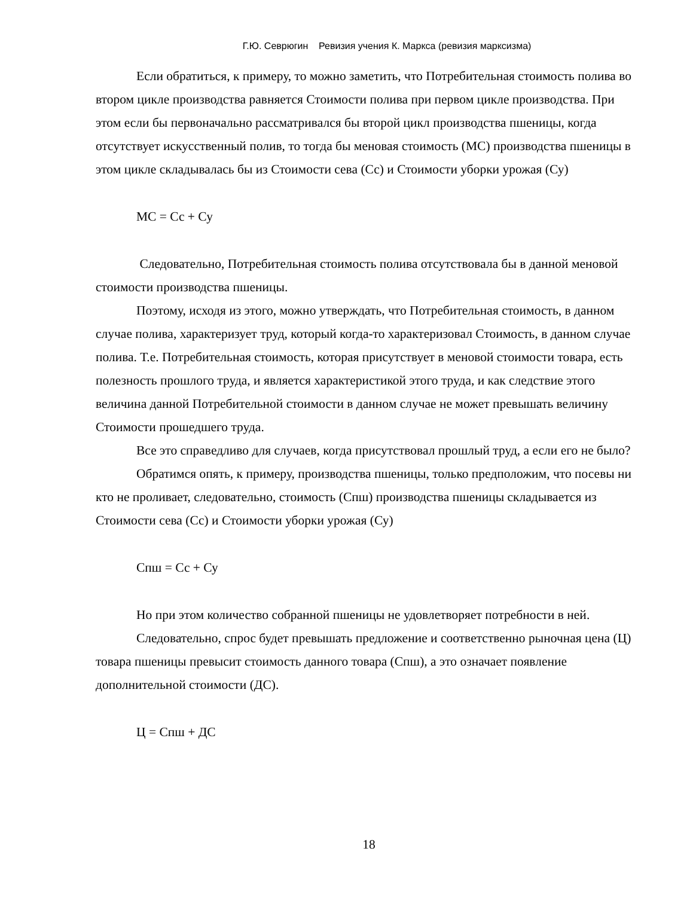Г.Ю. Севрюгин Ревизия учения К. Маркса (ревизия марксизма)
Если обратиться, к примеру, то можно заметить, что Потребительная стоимость полива во втором цикле производства равняется Стоимости полива при первом цикле производства. При этом если бы первоначально рассматривался бы второй цикл производства пшеницы, когда отсутствует искусственный полив, то тогда бы меновая стоимость (МС) производства пшеницы в этом цикле складывалась бы из Стоимости сева (Сс) и Стоимости уборки урожая (Су)
МС = Сс + Су
Следовательно, Потребительная стоимость полива отсутствовала бы в данной меновой стоимости производства пшеницы.
Поэтому, исходя из этого, можно утверждать, что Потребительная стоимость, в данном случае полива, характеризует труд, который когда-то характеризовал Стоимость, в данном случае полива. Т.е. Потребительная стоимость, которая присутствует в меновой стоимости товара, есть полезность прошлого труда, и является характеристикой этого труда, и как следствие этого величина данной Потребительной стоимости в данном случае не может превышать величину Стоимости прошедшего труда.
Все это справедливо для случаев, когда присутствовал прошлый труд, а если его не было?
Обратимся опять, к примеру, производства пшеницы, только предположим, что посевы ни кто не проливает, следовательно, стоимость (Спш) производства пшеницы складывается из Стоимости сева (Сс) и Стоимости уборки урожая (Су)
Спш = Сс + Су
Но при этом количество собранной пшеницы не удовлетворяет потребности в ней.
Следовательно, спрос будет превышать предложение и соответственно рыночная цена (Ц) товара пшеницы превысит стоимость данного товара (Спш), а это означает появление дополнительной стоимости (ДС).
Ц = Спш + ДС
18